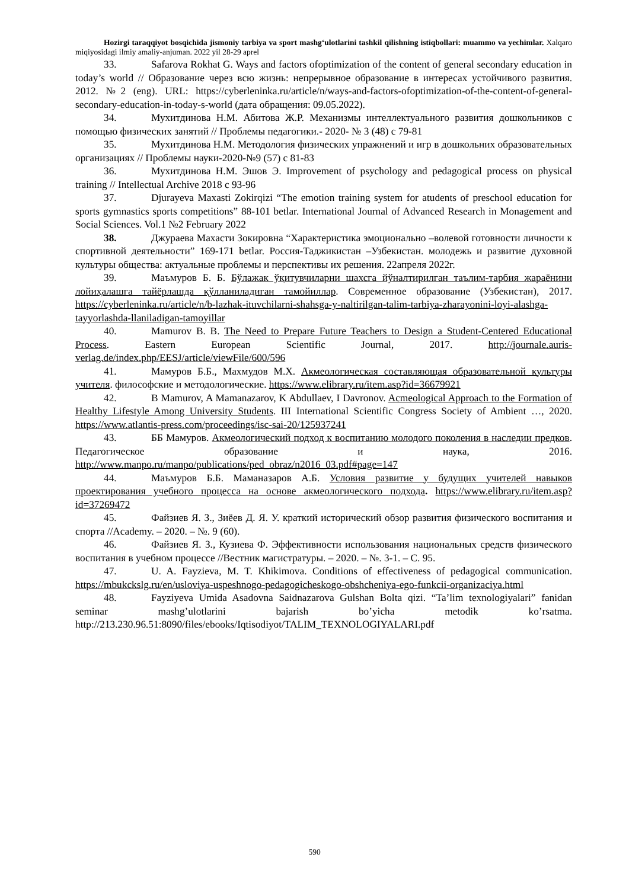Hozirgi taraqqiyot bosqichida jismoniy tarbiya va sport mashg‘ulotlarini tashkil qilishning istiqbollari: muammo va yechimlar. Xalqaro miqiyosidagi ilmiy amaliy-anjuman. 2022 yil 28-29 aprel
33. Safarova Rokhat G. Ways and factors ofoptimization of the content of general secondary education in today’s world // Образование через всю жизнь: непрерывное образование в интересах устойчивого развития. 2012. №2 (eng). URL: https://cyberleninka.ru/article/n/ways-and-factors-ofoptimization-of-the-content-of-general-secondary-education-in-today-s-world (дата обращения: 09.05.2022).
34. Мухитдинова Н.М. Абитова Ж.Р. Механизмы интеллектуального развития дошкольников с помощью физических занятий // Проблемы педагогики.- 2020- № 3 (48) с 79-81
35. Мухитдинова Н.М. Методология физических упражнений и игр в дошкольних образовательных организациях // Проблемы науки-2020-№9 (57) с 81-83
36. Мухитдинова Н.М. Эшов Э. Improvement of psychology and pedagogical process on physical training // Intellectual Archive 2018 с 93-96
37. Djurayeva Maxasti Zokirqizi “The emotion training system for atudents of preschool education for sports gymnastics sports competitions” 88-101 betlar. International Journal of Advanced Research in Monagement and Social Sciences. Vol.1 №2 February 2022
38. Джураева Махасти Зокировна “Характеристика эмоционально –волевой готовности личности к спортивной деятельности” 169-171 betlar. Россия-Таджикистан –Узбекистан. молодежь и развитие духовной культуры общества: актуальные проблемы и перспективы их решения. 22апреля 2022г.
39. Маъмуров Б. Б. Бўлажак ўқитувчиларни шахсга йўналтирилган таълим-тарбия жараёнини лойиҳалашга тайёрлашда қўлланиладиган тамойиллар. Современное образование (Узбекистан), 2017. https://cyberleninka.ru/article/n/b-lazhak-ituvchilarni-shahsga-y-naltirilgan-talim-tarbiya-zharayonini-loyi-alashga-tayyorlashda-llaniladigan-tamoyillar
40. Mamurov B. B. The Need to Prepare Future Teachers to Design a Student-Centered Educational Process. Eastern European Scientific Journal, 2017. http://journale.auris-verlag.de/index.php/EESJ/article/viewFile/600/596
41. Мамуров Б.Б., Махмудов М.Х. Акмеологическая составляющая образовательной культуры учителя. философские и методологические. https://www.elibrary.ru/item.asp?id=36679921
42. B Mamurov, A Mamanazarov, K Abdullaev, I Davronov. Acmeological Approach to the Formation of Healthy Lifestyle Among University Students. III International Scientific Congress Society of Ambient …, 2020. https://www.atlantis-press.com/proceedings/isc-sai-20/125937241
43. ББ Мамуров. Акмеологический подход к воспитанию молодого поколения в наследии предков. Педагогическое образование и наука, 2016. http://www.manpo.ru/manpo/publications/ped_obraz/n2016_03.pdf#page=147
44. Маъмуров Б.Б. Маманазаров А.Б. Условия развитие у будущих учителей навыков проектирования учебного процесса на основе акмеологического подхода. https://www.elibrary.ru/item.asp?id=37269472
45. Файзиев Я. З., Зиёев Д. Я. У. краткий исторический обзор развития физического воспитания и спорта //Academy. – 2020. – №. 9 (60).
46. Файзиев Я. З., Кузиева Ф. Эффективности использования национальных средств физического воспитания в учебном процессе //Вестник магистратуры. – 2020. – №. 3-1. – С. 95.
47. U. A. Fayzieva, M. T. Khikimova. Conditions of effectiveness of pedagogical communication. https://mbukckslg.ru/en/usloviya-uspeshnogo-pedagogicheskogo-obshcheniya-ego-funkcii-organizaciya.html
48. Fayziyeva Umida Asadovna Saidnazarova Gulshan Bolta qizi. “Ta’lim texnologiyalari” fanidan seminar mashg’ulotlarini bajarish bo’yicha metodik ko’rsatma. http://213.230.96.51:8090/files/ebooks/Iqtisodiyot/TALIM_TEXNOLOGIYALARI.pdf
590